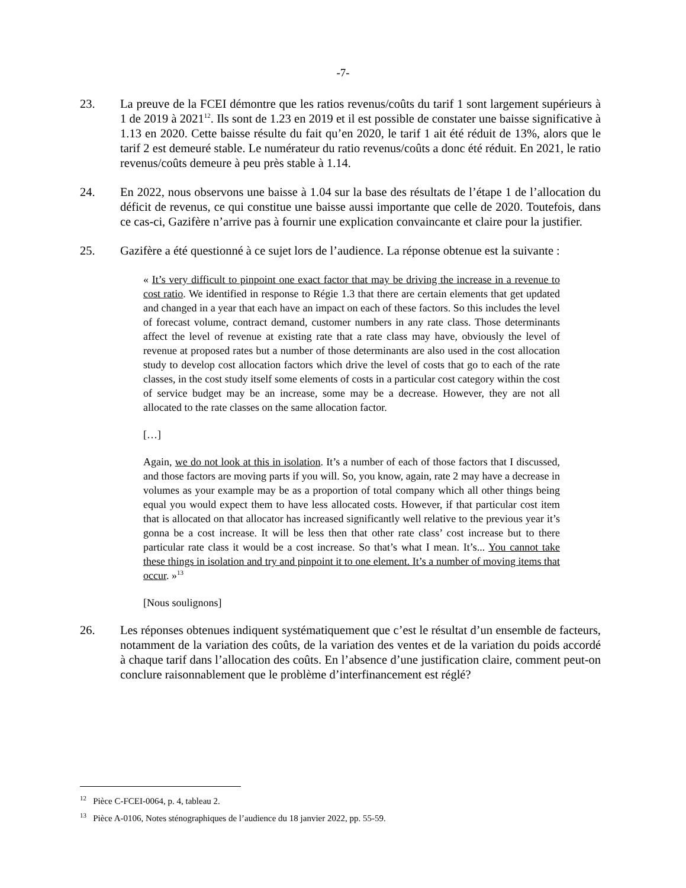-7-
23. La preuve de la FCEI démontre que les ratios revenus/coûts du tarif 1 sont largement supérieurs à 1 de 2019 à 2021<sup>12</sup>. Ils sont de 1.23 en 2019 et il est possible de constater une baisse significative à 1.13 en 2020. Cette baisse résulte du fait qu’en 2020, le tarif 1 ait été réduit de 13%, alors que le tarif 2 est demeuré stable. Le numérateur du ratio revenus/coûts a donc été réduit. En 2021, le ratio revenus/coûts demeure à peu près stable à 1.14.
24. En 2022, nous observons une baisse à 1.04 sur la base des résultats de l’étape 1 de l’allocation du déficit de revenus, ce qui constitue une baisse aussi importante que celle de 2020. Toutefois, dans ce cas-ci, Gazifère n’arrive pas à fournir une explication convaincante et claire pour la justifier.
25. Gazifère a été questionné à ce sujet lors de l’audience. La réponse obtenue est la suivante :
« It’s very difficult to pinpoint one exact factor that may be driving the increase in a revenue to cost ratio. We identified in response to Régie 1.3 that there are certain elements that get updated and changed in a year that each have an impact on each of these factors. So this includes the level of forecast volume, contract demand, customer numbers in any rate class. Those determinants affect the level of revenue at existing rate that a rate class may have, obviously the level of revenue at proposed rates but a number of those determinants are also used in the cost allocation study to develop cost allocation factors which drive the level of costs that go to each of the rate classes, in the cost study itself some elements of costs in a particular cost category within the cost of service budget may be an increase, some may be a decrease. However, they are not all allocated to the rate classes on the same allocation factor.
[…]
Again, we do not look at this in isolation. It’s a number of each of those factors that I discussed, and those factors are moving parts if you will. So, you know, again, rate 2 may have a decrease in volumes as your example may be as a proportion of total company which all other things being equal you would expect them to have less allocated costs. However, if that particular cost item that is allocated on that allocator has increased significantly well relative to the previous year it’s gonna be a cost increase. It will be less then that other rate class’ cost increase but to there particular rate class it would be a cost increase. So that’s what I mean. It’s... You cannot take these things in isolation and try and pinpoint it to one element. It’s a number of moving items that occur. »<sup>13</sup>
[Nous soulignons]
26. Les réponses obtenues indiquent systématiquement que c’est le résultat d’un ensemble de facteurs, notamment de la variation des coûts, de la variation des ventes et de la variation du poids accordé à chaque tarif dans l’allocation des coûts. En l’absence d’une justification claire, comment peut-on conclure raisonnablement que le problème d’interfinancement est réglé?
<sup>12</sup> Pièce C-FCEI-0064, p. 4, tableau 2.
<sup>13</sup> Pièce A-0106, Notes sténographiques de l’audience du 18 janvier 2022, pp. 55-59.